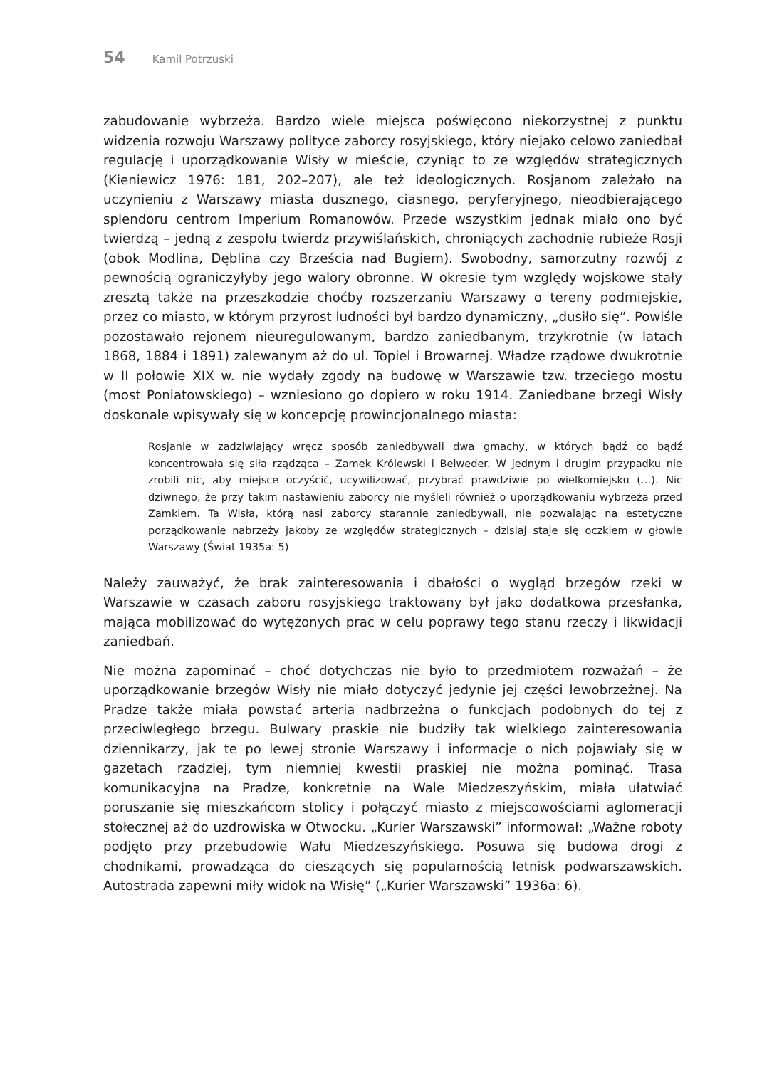54 Kamil Potrzuski
zabudowanie wybrzeża. Bardzo wiele miejsca poświęcono niekorzystnej z punktu widzenia rozwoju Warszawy polityce zaborcy rosyjskiego, który niejako celowo zaniedbał regulację i uporządkowanie Wisły w mieście, czyniąc to ze względów strategicznych (Kieniewicz 1976: 181, 202–207), ale też ideologicznych. Rosjanom zależało na uczynieniu z Warszawy miasta dusznego, ciasnego, peryferyjnego, nieodbierającego splendoru centrom Imperium Romanowów. Przede wszystkim jednak miało ono być twierdzą – jedną z zespołu twierdz przywiślańskich, chroniących zachodnie rubieże Rosji (obok Modlina, Dęblina czy Brześcia nad Bugiem). Swobodny, samorzutny rozwój z pewnością ograniczyłyby jego walory obronne. W okresie tym względy wojskowe stały zresztą także na przeszkodzie choćby rozszerzaniu Warszawy o tereny podmiejskie, przez co miasto, w którym przyrost ludności był bardzo dynamiczny, „dusiło się”. Powiśle pozostawało rejonem nieuregulowanym, bardzo zaniedbanym, trzykrotnie (w latach 1868, 1884 i 1891) zalewanym aż do ul. Topiel i Browarnej. Władze rządowe dwukrotnie w II połowie XIX w. nie wydały zgody na budowę w Warszawie tzw. trzeciego mostu (most Poniatowskiego) – wzniesiono go dopiero w roku 1914. Zaniedbane brzegi Wisły doskonale wpisywały się w koncepcję prowincjonalnego miasta:
Rosjanie w zadziwiający wręcz sposób zaniedbywali dwa gmachy, w których bądź co bądź koncentrowała się siła rządząca – Zamek Królewski i Belweder. W jednym i drugim przypadku nie zrobili nic, aby miejsce oczyścić, ucywilizować, przybrać prawdziwie po wielkomiejsku (…). Nic dziwnego, że przy takim nastawieniu zaborcy nie myśleli również o uporządkowaniu wybrzeża przed Zamkiem. Ta Wisła, którą nasi zaborcy starannie zaniedbywali, nie pozwalając na estetyczne porządkowanie nabrzeży jakoby ze względów strategicznych – dzisiaj staje się oczkiem w głowie Warszawy (Świat 1935a: 5)
Należy zauważyć, że brak zainteresowania i dbałości o wygląd brzegów rzeki w Warszawie w czasach zaboru rosyjskiego traktowany był jako dodatkowa przesłanka, mająca mobilizować do wytężonych prac w celu poprawy tego stanu rzeczy i likwidacji zaniedbań.
Nie można zapominać – choć dotychczas nie było to przedmiotem rozważań – że uporządkowanie brzegów Wisły nie miało dotyczyć jedynie jej części lewobrzeżnej. Na Pradze także miała powstać arteria nadbrzeżna o funkcjach podobnych do tej z przeciwległego brzegu. Bulwary praskie nie budziły tak wielkiego zainteresowania dziennikarzy, jak te po lewej stronie Warszawy i informacje o nich pojawiały się w gazetach rzadziej, tym niemniej kwestii praskiej nie można pominąć. Trasa komunikacyjna na Pradze, konkretnie na Wale Miedzeszyńskim, miała ułatwiać poruszanie się mieszkańcom stolicy i połączyć miasto z miejscowościami aglomeracji stołecznej aż do uzdrowiska w Otwocku. „Kurier Warszawski” informował: „Ważne roboty podjęto przy przebudowie Wału Miedzeszyńskiego. Posuwa się budowa drogi z chodnikami, prowadząca do cieszących się popularnością letnisk podwarszawskich. Autostrada zapewni miły widok na Wisłę” („Kurier Warszawski” 1936a: 6).